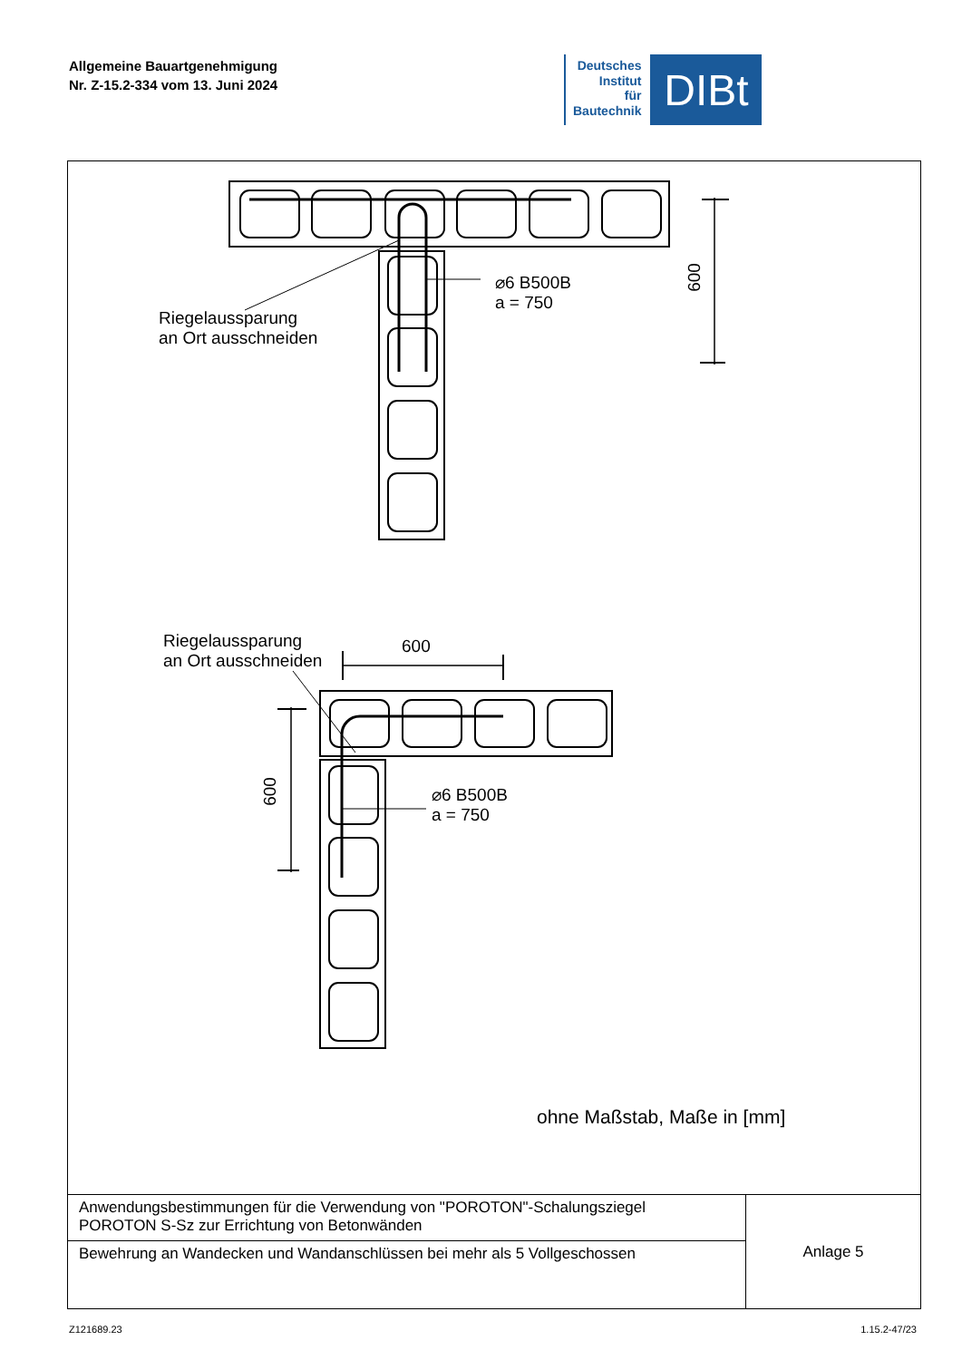Allgemeine Bauartgenehmigung
Nr. Z-15.2-334 vom 13. Juni 2024
Deutsches
Institut
für
Bautechnik
DIBt
⌀6 B500B
a = 750
Riegelaussparung
an Ort ausschneiden
600
Riegelaussparung
an Ort ausschneiden
600
600
⌀6 B500B
a = 750
ohne Maßstab, Maße in [mm]
| Anwendungsbestimmungen für die Verwendung von "POROTON"-Schalungsziegel POROTON S-Sz zur Errichtung von Betonwänden | Anlage 5 |
| Bewehrung an Wandecken und Wandanschlüssen bei mehr als 5 Vollgeschossen | |
Z121689.23 1.15.2-47/23